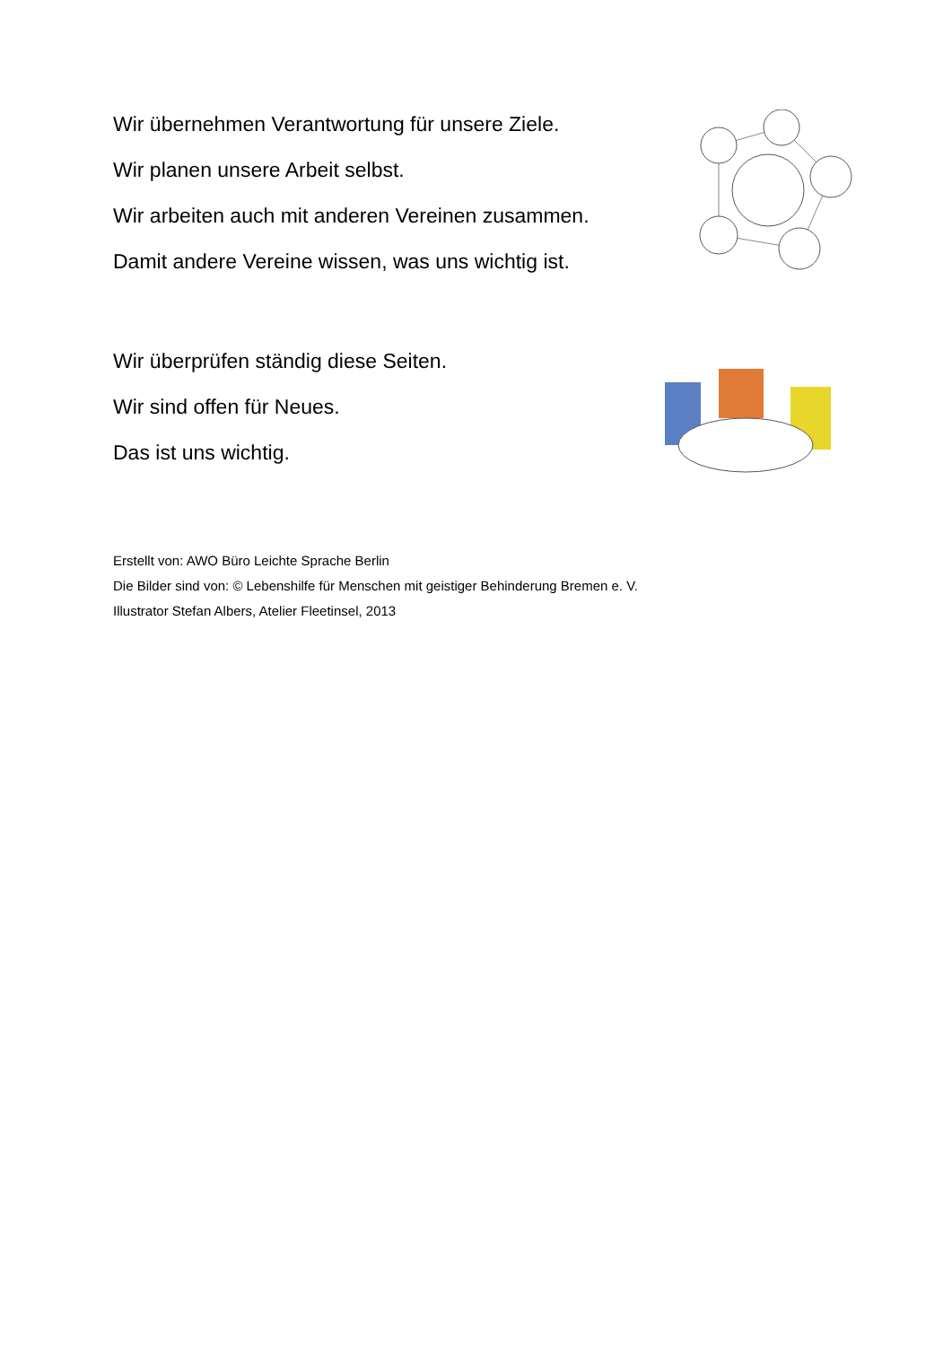Wir übernehmen Verantwortung für unsere Ziele.
Wir planen unsere Arbeit selbst.
Wir arbeiten auch mit anderen Vereinen zusammen.
Damit andere Vereine wissen, was uns wichtig ist.
Wir überprüfen ständig diese Seiten.
Wir sind offen für Neues.
Das ist uns wichtig.
Erstellt von: AWO Büro Leichte Sprache Berlin
Die Bilder sind von: © Lebenshilfe für Menschen mit geistiger Behinderung Bremen e. V.
Illustrator Stefan Albers, Atelier Fleetinsel, 2013